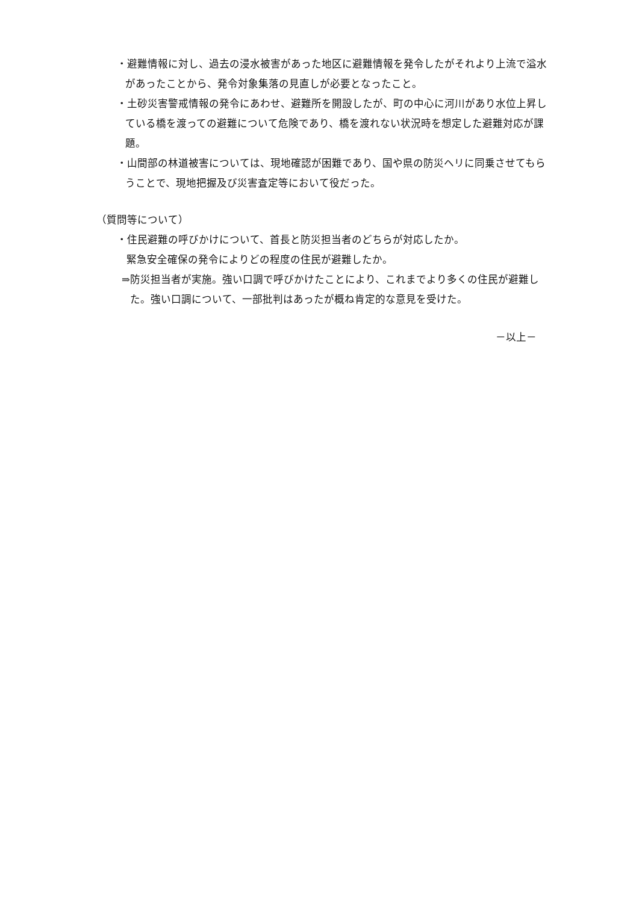・避難情報に対し、過去の浸水被害があった地区に避難情報を発令したがそれより上流で溢水があったことから、発令対象集落の見直しが必要となったこと。
・土砂災害警戒情報の発令にあわせ、避難所を開設したが、町の中心に河川があり水位上昇している橋を渡っての避難について危険であり、橋を渡れない状況時を想定した避難対応が課題。
・山間部の林道被害については、現地確認が困難であり、国や県の防災ヘリに同乗させてもらうことで、現地把握及び災害査定等において役だった。
（質問等について）
・住民避難の呼びかけについて、首長と防災担当者のどちらが対応したか。
緊急安全確保の発令によりどの程度の住民が避難したか。
⇒防災担当者が実施。強い口調で呼びかけたことにより、これまでより多くの住民が避難した。強い口調について、一部批判はあったが概ね肯定的な意見を受けた。
－以上－